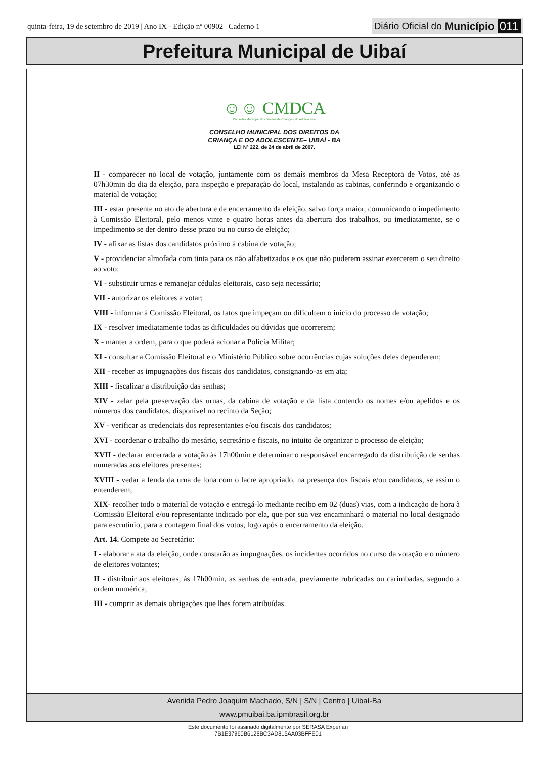quinta-feira, 19 de setembro de 2019 | Ano IX - Edição nº 00902 | Caderno 1
Diário Oficial do Município 011
Prefeitura Municipal de Uibaí
☺☺ CMDCA
Conselho Municipal dos Direitos da Criança e do Adolescente
CONSELHO MUNICIPAL DOS DIREITOS DA
CRIANÇA E DO ADOLESCENTE– UIBAÍ - BA
LEI Nº 222, de 24 de abril de 2007.
II - comparecer no local de votação, juntamente com os demais membros da Mesa Receptora de Votos, até as 07h30min do dia da eleição, para inspeção e preparação do local, instalando as cabinas, conferindo e organizando o material de votação;
III - estar presente no ato de abertura e de encerramento da eleição, salvo força maior, comunicando o impedimento à Comissão Eleitoral, pelo menos vinte e quatro horas antes da abertura dos trabalhos, ou imediatamente, se o impedimento se der dentro desse prazo ou no curso de eleição;
IV - afixar as listas dos candidatos próximo à cabina de votação;
V - providenciar almofada com tinta para os não alfabetizados e os que não puderem assinar exercerem o seu direito ao voto;
VI - substituir urnas e remanejar cédulas eleitorais, caso seja necessário;
VII - autorizar os eleitores a votar;
VIII - informar à Comissão Eleitoral, os fatos que impeçam ou dificultem o início do processo de votação;
IX - resolver imediatamente todas as dificuldades ou dúvidas que ocorrerem;
X - manter a ordem, para o que poderá acionar a Polícia Militar;
XI - consultar a Comissão Eleitoral e o Ministério Público sobre ocorrências cujas soluções deles dependerem;
XII - receber as impugnações dos fiscais dos candidatos, consignando-as em ata;
XIII - fiscalizar a distribuição das senhas;
XIV - zelar pela preservação das urnas, da cabina de votação e da lista contendo os nomes e/ou apelidos e os números dos candidatos, disponível no recinto da Seção;
XV - verificar as credenciais dos representantes e/ou fiscais dos candidatos;
XVI - coordenar o trabalho do mesário, secretário e fiscais, no intuito de organizar o processo de eleição;
XVII - declarar encerrada a votação às 17h00min e determinar o responsável encarregado da distribuição de senhas numeradas aos eleitores presentes;
XVIII - vedar a fenda da urna de lona com o lacre apropriado, na presença dos fiscais e/ou candidatos, se assim o entenderem;
XIX- recolher todo o material de votação e entregá-lo mediante recibo em 02 (duas) vias, com a indicação de hora à Comissão Eleitoral e/ou representante indicado por ela, que por sua vez encaminhará o material no local designado para escrutínio, para a contagem final dos votos, logo após o encerramento da eleição.
Art. 14. Compete ao Secretário:
I - elaborar a ata da eleição, onde constarão as impugnações, os incidentes ocorridos no curso da votação e o número de eleitores votantes;
II - distribuir aos eleitores, às 17h00min, as senhas de entrada, previamente rubricadas ou carimbadas, segundo a ordem numérica;
III - cumprir as demais obrigações que lhes forem atribuídas.
Avenida Pedro Joaquim Machado, S/N | S/N | Centro | Uibaí-Ba
www.pmuibai.ba.ipmbrasil.org.br
Este documento foi assinado digitalmente por SERASA Experian
7B1E37960B6128BC3AD815AA03BFFE01